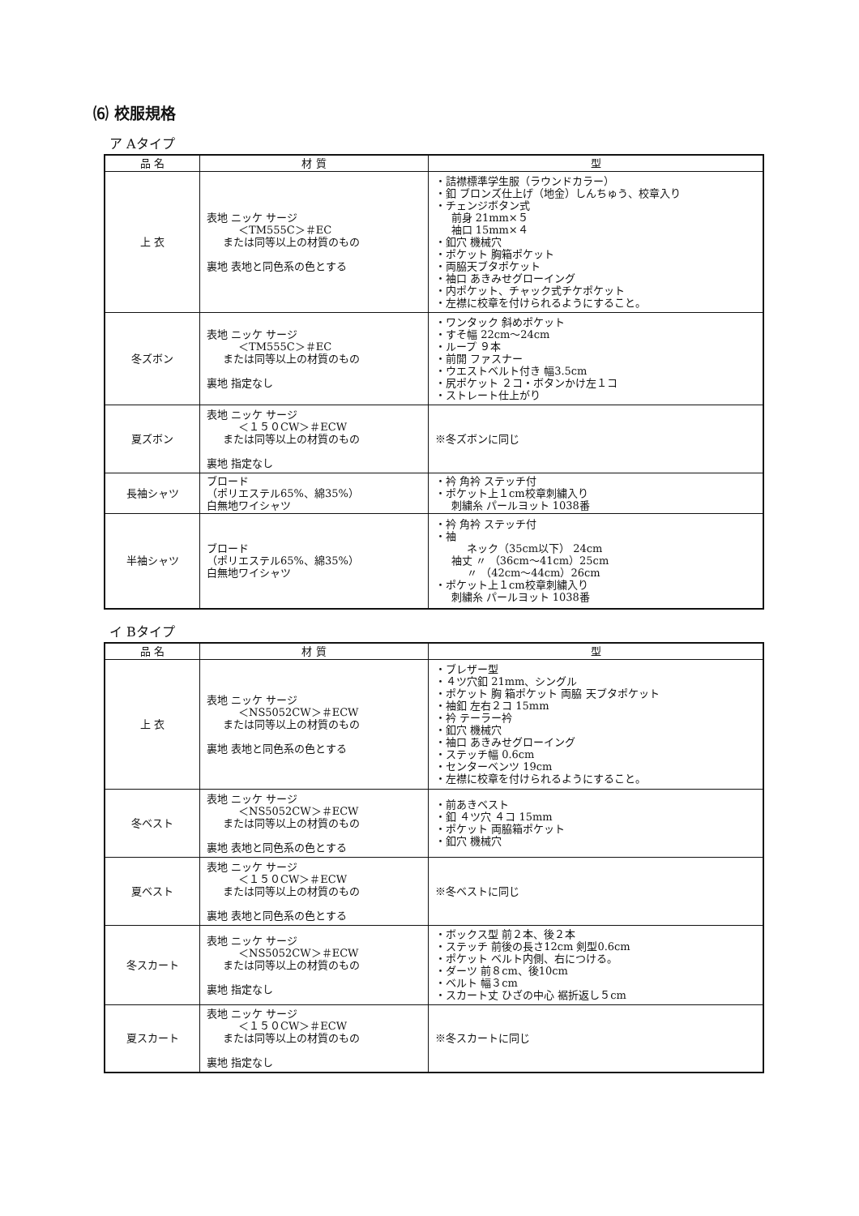⑹ 校服規格
ア Aタイプ
| 品 名 | 材 質 | 型 |
| --- | --- | --- |
| 上 衣 | 表地 ニッケ サージ ＜TM555C＞＃EC または同等以上の材質のもの 裏地 表地と同色系の色とする | ・詰襟標準学生服（ラウンドカラー） ・釦 ブロンズ仕上げ（地金）しんちゅう、校章入り ・チェンジボタン式 前身 21mm×５ 袖口 15mm×４ ・釦穴 機械穴 ・ポケット 胸箱ポケット ・両脇天ブタポケット ・袖口 あきみせグローイング ・内ポケット、チャック式チケポケット ・左襟に校章を付けられるようにすること。 |
| 冬ズボン | 表地 ニッケ サージ ＜TM555C＞＃EC または同等以上の材質のもの 裏地 指定なし | ・ワンタック 斜めポケット ・すそ幅 22cm～24cm ・ループ ９本 ・前開 ファスナー ・ウエストベルト付き 幅3.5cm ・尻ポケット ２コ・ボタンかけ左１コ ・ストレート仕上がり |
| 夏ズボン | 表地 ニッケ サージ ＜１５０CW＞＃ECW または同等以上の材質のもの 裏地 指定なし | ※冬ズボンに同じ |
| 長袖シャツ | ブロード （ポリエステル65%、綿35%） 白無地ワイシャツ | ・衿 角衿 ステッチ付 ・ポケット上１cm校章刺繍入り 刺繍糸 パールヨット 1038番 |
| 半袖シャツ | ブロード （ポリエステル65%、綿35%） 白無地ワイシャツ | ・衿 角衿 ステッチ付 ・袖 ネック（35cm以下） 24cm 袖丈 〃 （36cm～41cm）25cm 〃 （42cm～44cm）26cm ・ポケット上１cm校章刺繍入り 刺繍糸 パールヨット 1038番 |
イ Bタイプ
| 品 名 | 材 質 | 型 |
| --- | --- | --- |
| 上 衣 | 表地 ニッケ サージ ＜NS5052CW＞＃ECW または同等以上の材質のもの 裏地 表地と同色系の色とする | ・ブレザー型 ・４ツ穴釦 21mm、シングル ・ポケット 胸 箱ポケット 両脇 天ブタポケット ・袖釦 左右２コ 15mm ・衿 テーラー衿 ・釦穴 機械穴 ・袖口 あきみせグローイング ・ステッチ幅 0.6cm ・センターベンツ 19cm ・左襟に校章を付けられるようにすること。 |
| 冬ベスト | 表地 ニッケ サージ ＜NS5052CW＞＃ECW または同等以上の材質のもの 裏地 表地と同色系の色とする | ・前あきベスト ・釦 ４ツ穴 ４コ 15mm ・ポケット 両脇箱ポケット ・釦穴 機械穴 |
| 夏ベスト | 表地 ニッケ サージ ＜１５０CW＞＃ECW または同等以上の材質のもの 裏地 表地と同色系の色とする | ※冬ベストに同じ |
| 冬スカート | 表地 ニッケ サージ ＜NS5052CW＞＃ECW または同等以上の材質のもの 裏地 指定なし | ・ボックス型 前２本、後２本 ・ステッチ 前後の長さ12cm 剣型0.6cm ・ポケット ベルト内側、右につける。 ・ダーツ 前８cm、後10cm ・ベルト 幅３cm ・スカート丈 ひざの中心 裾折返し５cm |
| 夏スカート | 表地 ニッケ サージ ＜１５０CW＞＃ECW または同等以上の材質のもの 裏地 指定なし | ※冬スカートに同じ |